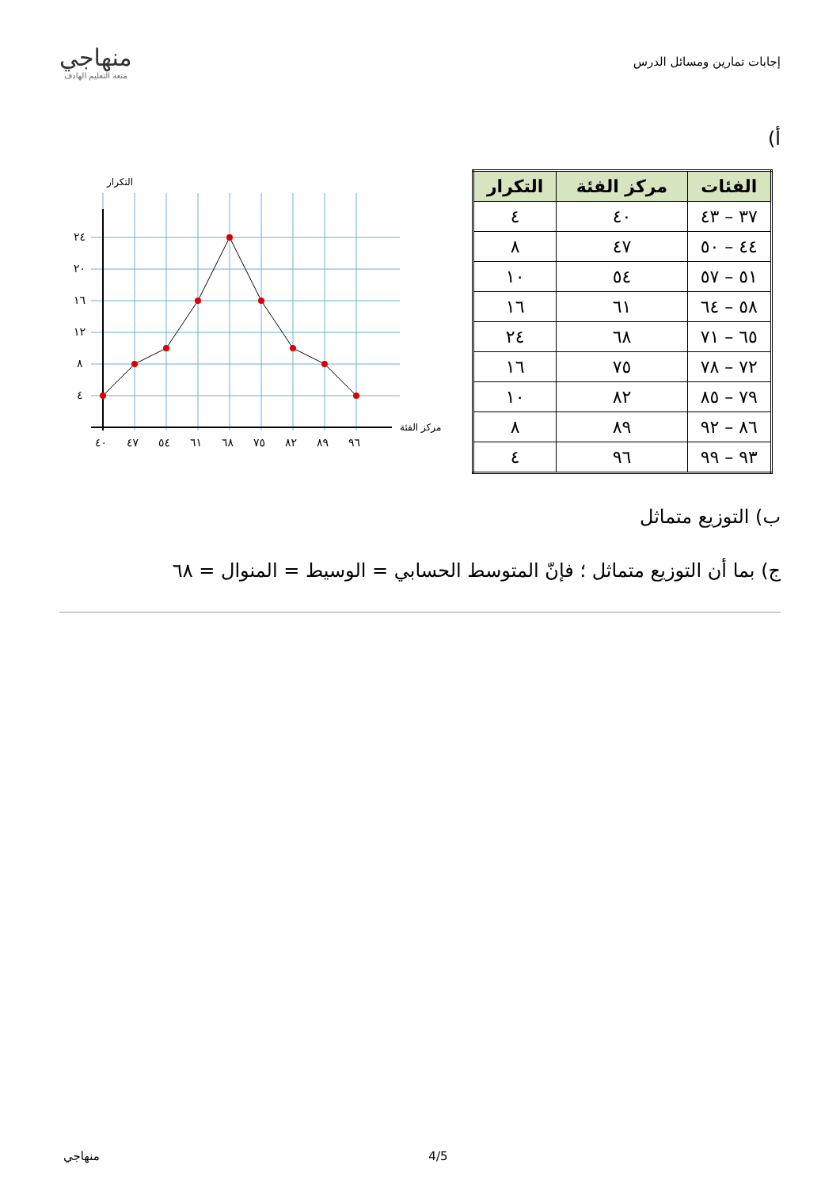إجابات تمارين ومسائل الدرس
منهاجي
متعة التعليم الهادف
أ)
| الفئات | مركز الفئة | التكرار |
| --- | --- | --- |
| ٣٧ – ٤٣ | ٤٠ | ٤ |
| ٤٤ – ٥٠ | ٤٧ | ٨ |
| ٥١ – ٥٧ | ٥٤ | ١٠ |
| ٥٨ – ٦٤ | ٦١ | ١٦ |
| ٦٥ – ٧١ | ٦٨ | ٢٤ |
| ٧٢ – ٧٨ | ٧٥ | ١٦ |
| ٧٩ – ٨٥ | ٨٢ | ١٠ |
| ٨٦ – ٩٢ | ٨٩ | ٨ |
| ٩٣ – ٩٩ | ٩٦ | ٤ |
التكرار
٢٤
٢٠
١٦
١٢
٨
٤
٤٠
٤٧
٥٤
٦١
٦٨
٧٥
٨٢
٨٩
٩٦
مركز الفئة
ب) التوزيع متماثل
ج) بما أن التوزيع متماثل ؛ فإنّ المتوسط الحسابي = الوسيط = المنوال = ٦٨
منهاجي 4/5